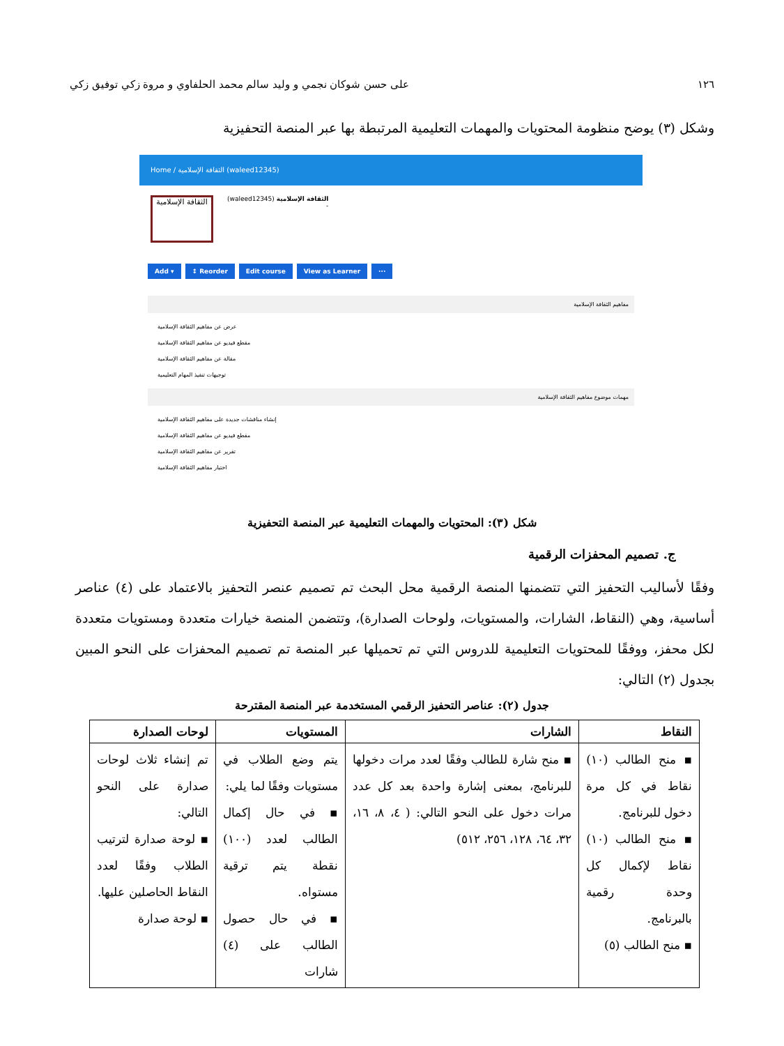١٢٦ على حسن شوكان نجمي و وليد سالم محمد الحلفاوي و مروة زكي توفيق زكي
وشكل (٣) يوضح منظومة المحتويات والمهمات التعليمية المرتبطة بها عبر المنصة التحفيزية
Home / الثقافة الإسلامية (waleed12345)
الثقافة الإسلامية
الثقافة الإسلامية (waleed12345)
-
Add ▾ ↕ Reorder Edit course View as Learner ···
مفاهيم الثقافة الإسلامية
عرض عن مفاهيم الثقافة الإسلامية
مقطع فيديو عن مفاهيم الثقافة الإسلامية
مقالة عن مفاهيم الثقافة الإسلامية
توجيهات تنفيذ المهام التعليمية
مهمات موضوع مفاهيم الثقافة الإسلامية
إنشاء مناقشات جديدة على مفاهيم الثقافة الإسلامية
مقطع فيديو عن مفاهيم الثقافة الإسلامية
تقرير عن مفاهيم الثقافة الإسلامية
اختبار مفاهيم الثقافة الإسلامية
شكل (٣): المحتويات والمهمات التعليمية عبر المنصة التحفيزية
ج. تصميم المحفزات الرقمية
وفقًا لأساليب التحفيز التي تتضمنها المنصة الرقمية محل البحث تم تصميم عنصر التحفيز بالاعتماد على (٤) عناصر أساسية، وهي (النقاط، الشارات، والمستويات، ولوحات الصدارة)، وتتضمن المنصة خيارات متعددة ومستويات متعددة لكل محفز، ووفقًا للمحتويات التعليمية للدروس التي تم تحميلها عبر المنصة تم تصميم المحفزات على النحو المبين بجدول (٢) التالي:
جدول (٢): عناصر التحفيز الرقمي المستخدمة عبر المنصة المقترحة
| النقاط | الشارات | المستويات | لوحات الصدارة |
| --- | --- | --- | --- |
| ▪ منح الطالب (١٠) نقاط في كل مرة دخول للبرنامج. ▪ منح الطالب (١٠) نقاط لإكمال كل وحدة رقمية بالبرنامج. ▪ منح الطالب (٥) | ▪ منح شارة للطالب وفقًا لعدد مرات دخولها للبرنامج، بمعنى إشارة واحدة بعد كل عدد مرات دخول على النحو التالي: ( ٤، ٨، ١٦، ٣٢، ٦٤، ١٢٨، ٢٥٦، ٥١٢) | يتم وضع الطلاب في مستويات وفقًا لما يلي: ▪ في حال إكمال الطالب لعدد (١٠٠) نقطة يتم ترقية مستواه. ▪ في حال حصول الطالب على (٤) شارات | تم إنشاء ثلاث لوحات صدارة على النحو التالي: ▪ لوحة صدارة لترتيب الطلاب وفقًا لعدد النقاط الحاصلين عليها. ▪ لوحة صدارة |